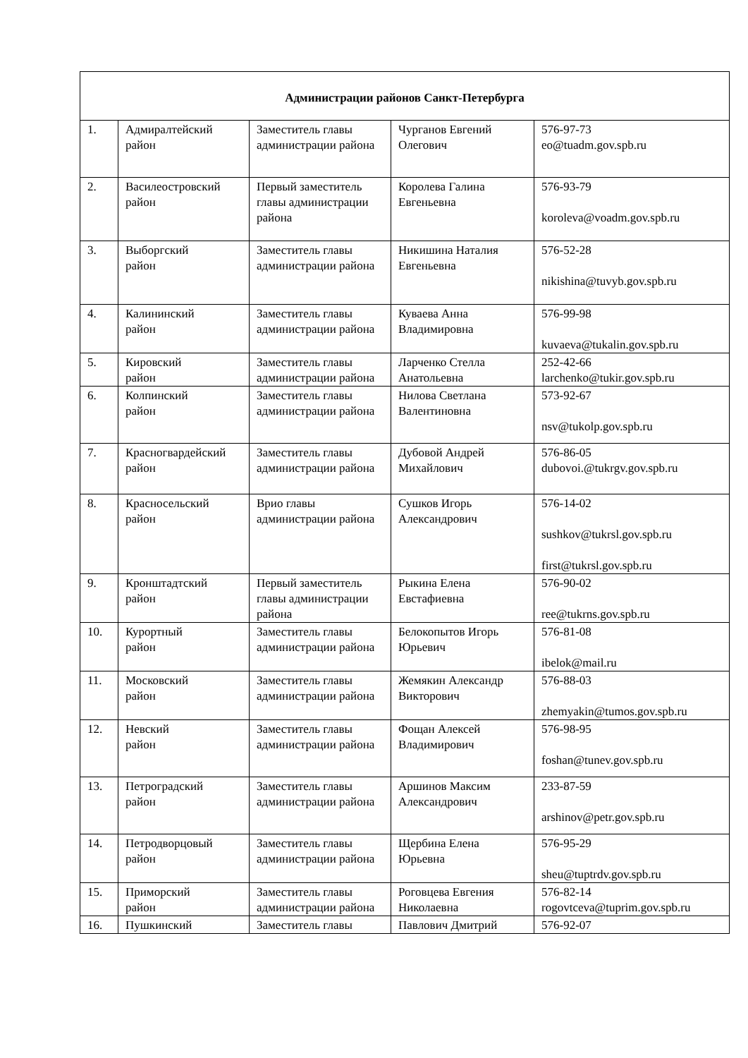| Администрации районов Санкт-Петербурга | | | | |
| --- | --- | --- | --- | --- |
| 1. | Адмиралтейский район | Заместитель главы администрации района | Чурганов Евгений Олегович | 576-97-73 eo@tuadm.gov.spb.ru |
| 2. | Василеостровский район | Первый заместитель главы администрации района | Королева Галина Евгеньевна | 576-93-79 koroleva@voadm.gov.spb.ru |
| 3. | Выборгский район | Заместитель главы администрации района | Никишина Наталия Евгеньевна | 576-52-28 nikishina@tuvyb.gov.spb.ru |
| 4. | Калининский район | Заместитель главы администрации района | Куваева Анна Владимировна | 576-99-98 kuvaeva@tukalin.gov.spb.ru |
| 5. | Кировский район | Заместитель главы администрации района | Ларченко Стелла Анатольевна | 252-42-66 larchenko@tukir.gov.spb.ru |
| 6. | Колпинский район | Заместитель главы администрации района | Нилова Светлана Валентиновна | 573-92-67 nsv@tukolp.gov.spb.ru |
| 7. | Красногвардейский район | Заместитель главы администрации района | Дубовой Андрей Михайлович | 576-86-05 dubovoi.@tukrgv.gov.spb.ru |
| 8. | Красносельский район | Врио главы администрации района | Сушков Игорь Александрович | 576-14-02 sushkov@tukrsl.gov.spb.ru first@tukrsl.gov.spb.ru |
| 9. | Кронштадтский район | Первый заместитель главы администрации района | Рыкина Елена Евстафиевна | 576-90-02 ree@tukrns.gov.spb.ru |
| 10. | Курортный район | Заместитель главы администрации района | Белокопытов Игорь Юрьевич | 576-81-08 ibelok@mail.ru |
| 11. | Московский район | Заместитель главы администрации района | Жемякин Александр Викторович | 576-88-03 zhemyakin@tumos.gov.spb.ru |
| 12. | Невский район | Заместитель главы администрации района | Фощан Алексей Владимирович | 576-98-95 foshan@tunev.gov.spb.ru |
| 13. | Петроградский район | Заместитель главы администрации района | Аршинов Максим Александрович | 233-87-59 arshinov@petr.gov.spb.ru |
| 14. | Петродворцовый район | Заместитель главы администрации района | Щербина Елена Юрьевна | 576-95-29 sheu@tuptrdv.gov.spb.ru |
| 15. | Приморский район | Заместитель главы администрации района | Роговцева Евгения Николаевна | 576-82-14 rogovtceva@tuprim.gov.spb.ru |
| 16. | Пушкинский | Заместитель главы | Павлович Дмитрий | 576-92-07 |